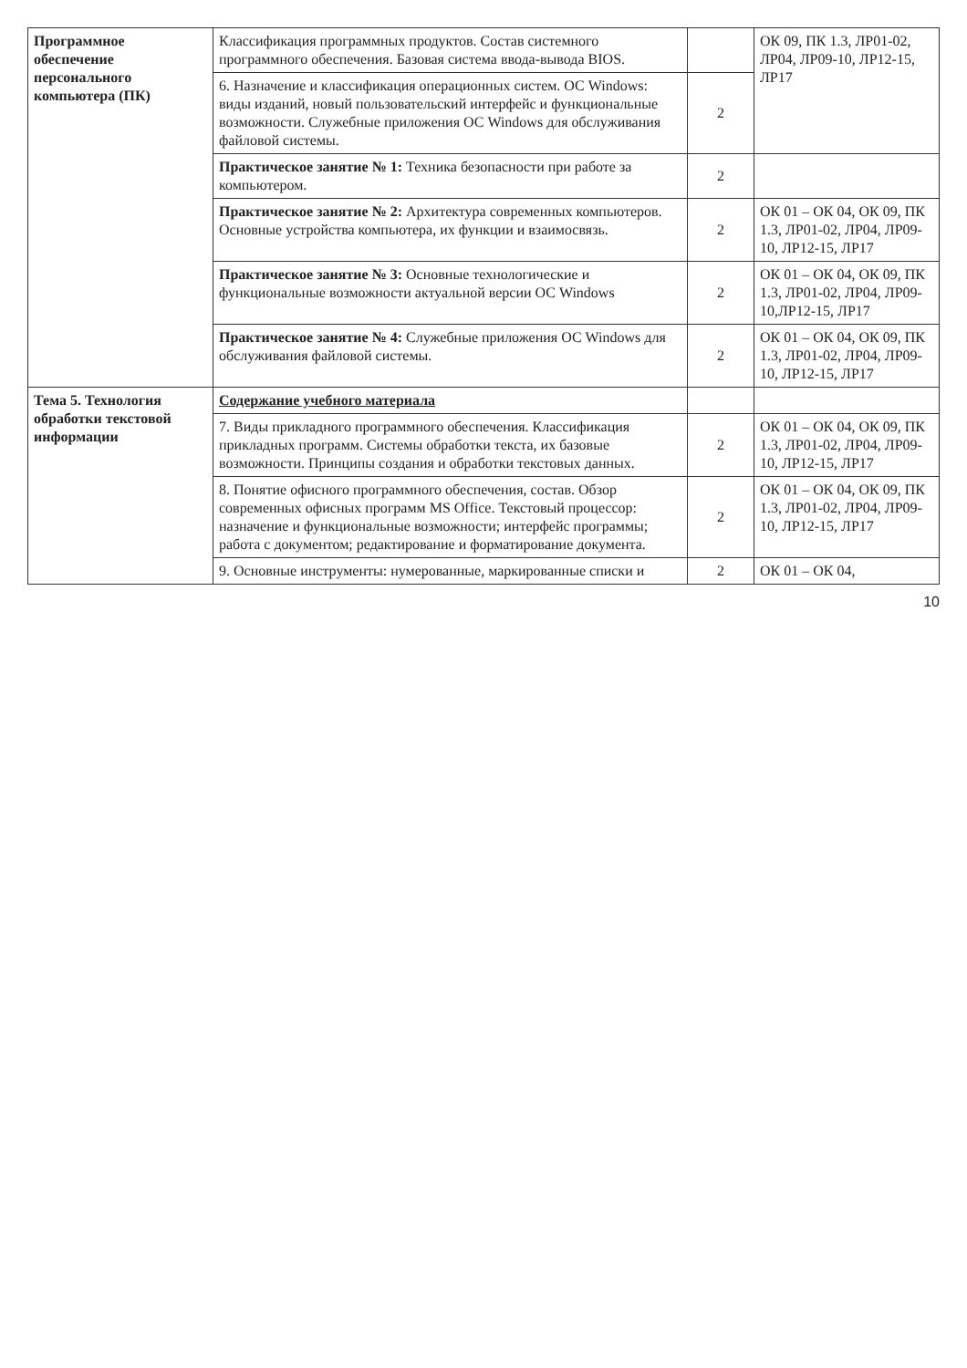| Программное обеспечение персонального компьютера (ПК) | Классификация программных продуктов. Состав системного программного обеспечения. Базовая система ввода-вывода BIOS. | | ОК 09, ПК 1.3, ЛР01-02, ЛР04, ЛР09-10, ЛР12-15, ЛР17 |
| | 6. Назначение и классификация операционных систем. ОС Windows: виды изданий, новый пользовательский интерфейс и функциональные возможности. Служебные приложения ОС Windows для обслуживания файловой системы. | 2 | |
| | Практическое занятие № 1: Техника безопасности при работе за компьютером. | 2 | |
| | Практическое занятие № 2: Архитектура современных компьютеров. Основные устройства компьютера, их функции и взаимосвязь. | 2 | ОК 01 – ОК 04, ОК 09, ПК 1.3, ЛР01-02, ЛР04, ЛР09-10, ЛР12-15, ЛР17 |
| | Практическое занятие № 3: Основные технологические и функциональные возможности актуальной версии ОС Windows | 2 | ОК 01 – ОК 04, ОК 09, ПК 1.3, ЛР01-02, ЛР04, ЛР09-10,ЛР12-15, ЛР17 |
| | Практическое занятие № 4: Служебные приложения ОС Windows для обслуживания файловой системы. | 2 | ОК 01 – ОК 04, ОК 09, ПК 1.3, ЛР01-02, ЛР04, ЛР09-10, ЛР12-15, ЛР17 |
| Тема 5. Технология обработки текстовой информации | Содержание учебного материала | | |
| | 7. Виды прикладного программного обеспечения. Классификация прикладных программ. Системы обработки текста, их базовые возможности. Принципы создания и обработки текстовых данных. | 2 | ОК 01 – ОК 04, ОК 09, ПК 1.3, ЛР01-02, ЛР04, ЛР09-10, ЛР12-15, ЛР17 |
| | 8. Понятие офисного программного обеспечения, состав. Обзор современных офисных программ MS Office. Текстовый процессор: назначение и функциональные возможности; интерфейс программы; работа с документом; редактирование и форматирование документа. | 2 | ОК 01 – ОК 04, ОК 09, ПК 1.3, ЛР01-02, ЛР04, ЛР09-10, ЛР12-15, ЛР17 |
| | 9. Основные инструменты: нумерованные, маркированные списки и | 2 | ОК 01 – ОК 04, |
10